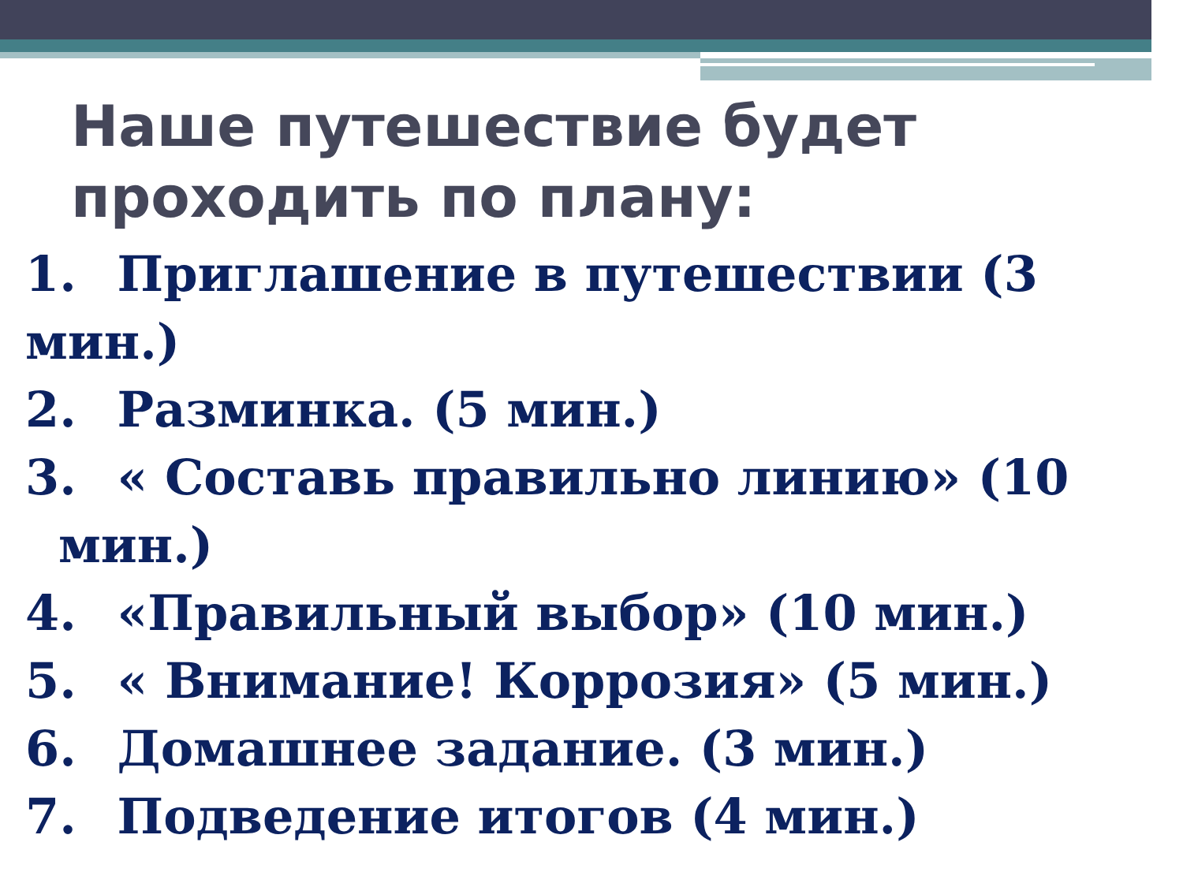Наше путешествие будет проходить по плану:
1. Приглашение в путешествии (3 мин.)
2. Разминка. (5 мин.)
3. « Составь правильно линию» (10
мин.)
4. «Правильный выбор» (10 мин.)
5. « Внимание! Коррозия» (5 мин.)
6. Домашнее задание. (3 мин.)
7. Подведение итогов (4 мин.)